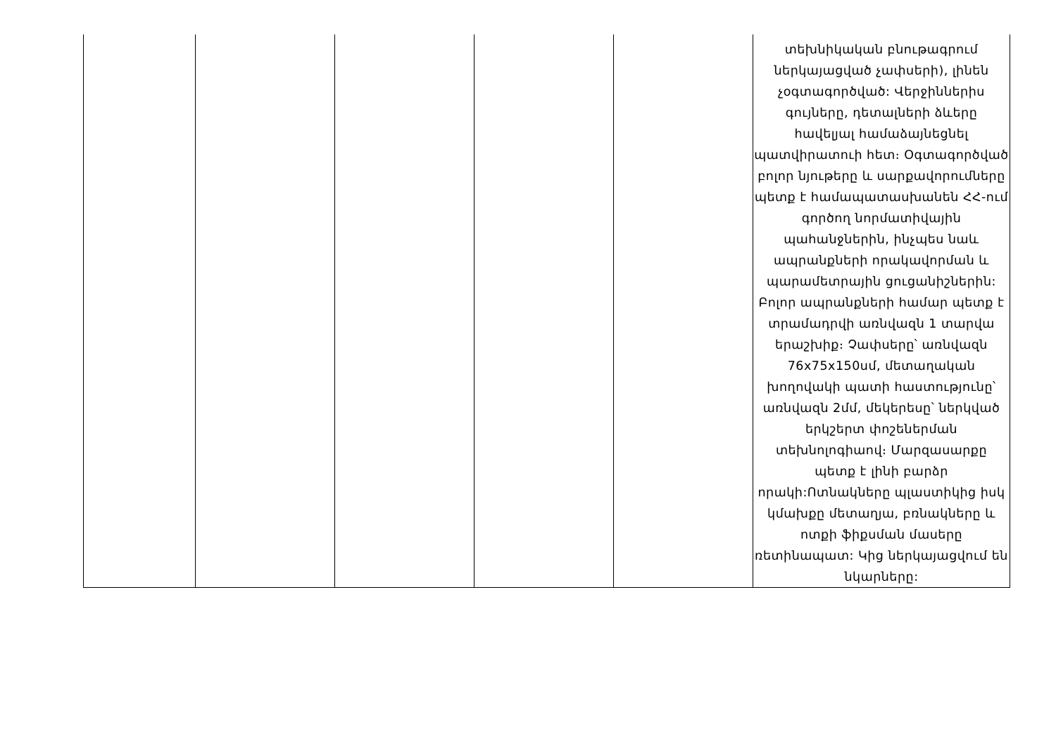| | | | | | տեխնիկական բնութագրում ներկայացված չափսերի), լինեն չօգտագործված: Վերջիններիս գույները, դետալների ձևերը հավելյալ համաձայնեցնել պատվիրատուի հետ։ Օգտագործված բոլոր նյութերը և սարքավորումները պետք է համապատասխանեն ՀՀ-ում գործող նորմատիվային պահանջներին, ինչպես նաև ապրանքների որակավորման և պարամետրային ցուցանիշներին: Բոլոր ապրանքների համար պետք է տրամադրվի առնվազն 1 տարվա երաշխիք։ Չափսերը՝ առնվազն 76x75x150սմ, մետաղական խողովակի պատի հաստությունը՝ առնվազն 2մմ, մեկերեսը՝ ներկված երկշերտ փոշեներման տեխնոլոգիաով։ Մարզասարքը պետք է լինի բարձր որակի:Ոտնակները պլաստիկից իսկ կմախքը մետաղյա, բռնակները և ոտքի ֆիքսման մասերը ռետինապատ: Կից ներկայացվում են նկարները: |